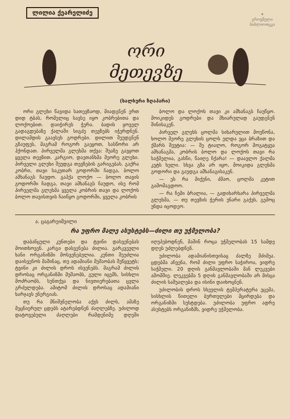ლილია ქეარელიძე
✦
ეროვნული
ბიბლიოთეკა
ორი
მეთევზე
(ხალხური ზღაპარი)
ორი გლეხი წავიდა სათევზაოდ, მიადგნენ ერთ დიდ ტბას, რომელიც სავსე იყო კობრებითა და ლოქოებით. დაიჭირეს ჭერა. ბადის ყოველ გადაგდებაზე ქალაში სიგძე თევზებს იჭერდნენ. დილამდის გაავსეს გოდრები. დილით შეუდგნენ გზაუფეს, მაგრამ როგორ გაეყოთ, სასწორი არ ჰქონდათ. პირველმა გლეხმა თქვა: შუაზე გავყოთ ყველა თევზით. კარგიო, დაეთანხმა მეორე გლეხი. პირველი გლეხი შეუდგა თევზების გარიგებას. გაქრა კობრი, თავი საკუთარ გოდორში ჩადგა, ბოლო ამხანაგს ჩაუდო. გაჰქა ლოქო — ბოლო თავის გოდორში ჩადგა, თავი ამხანაგს ჩაუდო, ისე რომ პირველმა გლეხმა ყველა კობრის თავი და ლოქოს ბოლო თავისთვის ჩაიწყო გოდორში, ყველა კობრის
ბოლო და ლოქოს თავი კი ამხანაგს ჩაუწყო. მოიკიდეს გოდრები და მხიარულად გაუდგნენ შინისაკენ.
პირველ გლეხს ცოლმა სიხარულით მოუწონა, ხოლო მეორე გლეხის ცოლს ელდა ეცა ბრაზით და ქმარს შეუტია: — შე ტიალო, როგორ მოგატყუა ამხანაგმა, კობრის ბოლო და ლოქოს თავი რა საჭმელია, გასწი, წაიღე ჩქარა! — დაავლო ქალმა კეტს ხელი. სხვა გზა არ იყო, მოიკიდა გლეხმა გოდორი და გაუდგა ამხანაგისაკენ.
— ეს რა მიქენი, ძმაო, ცოლმა კეტით გამომაგდოო.
— რა ჩემი ბრალია, — გადიხარხარა პირველმა გლეხმა, — თუ თევზის ჭერის უნარი გაქვს, გემოც უნდა იცოდეო.
ა. ცაგარეიშვილი
რა უფრო მალე ასუსტებს—ძილი თუ უჭმელობა?
დაბანცული კუნთები და ტვინი დასვენებას მოითხოვენ. კარგი დასვენება ძილია. გარკვეული ხანი ორგანიზმი მოსვენებულია. კუნთი შეუძლია დაისვენოს მაშინაც, თუ ადამიანი მუშაობას შეწყვეტს; ტვინი კი ძილის დროს ისვენებს. მაგრამ ძილის დროსაც ორგანიზმი მუშაობს, გული იცემს, სისხლი მოძრაობს, სუნთქვა და ნივთიერებათა ცვლა გრძელდება. ამიტომ ძილის დროსაც ადამიანი ხარჯავს ენერგიას.
თუ რა მნიშვნელობა აქვს ძილს, ამაზე მეცნიერულ ცდებს ატარებდნენ ძაღლებზე. უძილოდ დატოვებული ძაღლები რამდენიმე დღეში იღუპებოდნენ, მაშინ როცა უჭმელობას 15 სამდე დღეს უძლებდნენ.
უძილობა ადამიანისთვისაც ძალზე მძიმეა. ცდებმა აჩვენა, რომ ძილი უფრო საჭიროა, ვიდრე საჭმელი. 20 დღის განმავლობაში მან ლეკვები ამომშიე. ლეკვებმა 5 დღის განმავლობაში არ მისცა ძილის საშუალება და ისინი დაიხოცნენ.
უძილობის დროს სხეულის ტემპერატურა ეცემა, სისხლის წითელი ბურთულები მცირდება და ორგანიზმი სუსტდება. უძილობა უფრო ადრე ასუსტებს ორგანიზმს, ვიდრე უჭმელობა.